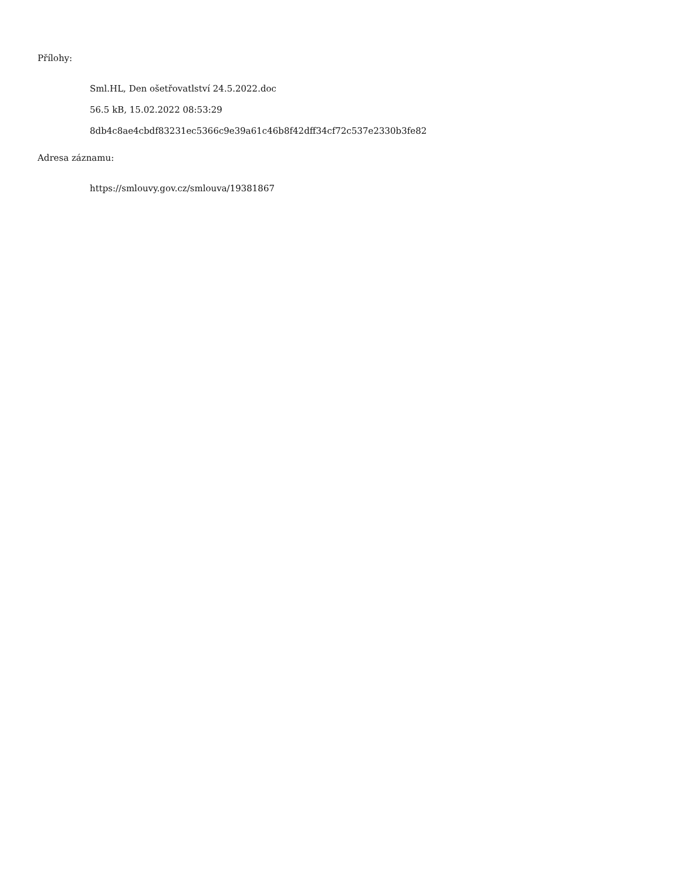Přílohy:
Sml.HL, Den ošetřovatlství 24.5.2022.doc
56.5 kB, 15.02.2022 08:53:29
8db4c8ae4cbdf83231ec5366c9e39a61c46b8f42dff34cf72c537e2330b3fe82
Adresa záznamu:
https://smlouvy.gov.cz/smlouva/19381867